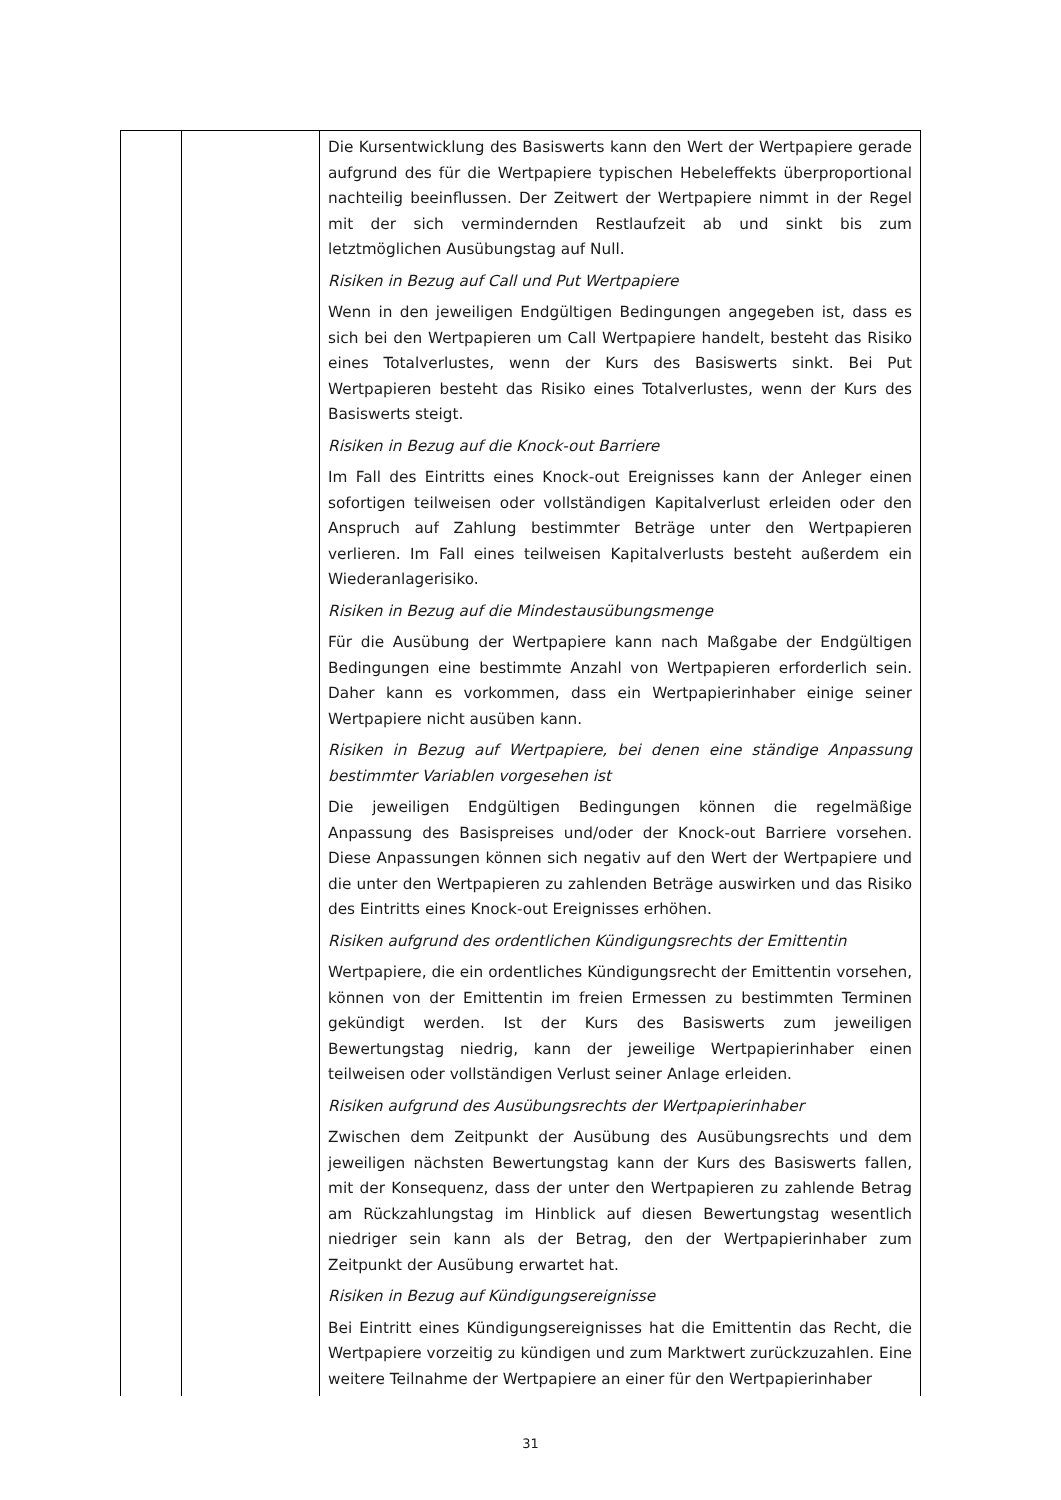| | | Die Kursentwicklung des Basiswerts kann den Wert der Wertpapiere gerade aufgrund des für die Wertpapiere typischen Hebeleffekts überproportional nachteilig beeinflussen. Der Zeitwert der Wertpapiere nimmt in der Regel mit der sich vermindernden Restlaufzeit ab und sinkt bis zum letztmöglichen Ausübungstag auf Null. Risiken in Bezug auf Call und Put Wertpapiere Wenn in den jeweiligen Endgültigen Bedingungen angegeben ist, dass es sich bei den Wertpapieren um Call Wertpapiere handelt, besteht das Risiko eines Totalverlustes, wenn der Kurs des Basiswerts sinkt. Bei Put Wertpapieren besteht das Risiko eines Totalverlustes, wenn der Kurs des Basiswerts steigt. Risiken in Bezug auf die Knock-out Barriere Im Fall des Eintritts eines Knock-out Ereignisses kann der Anleger einen sofortigen teilweisen oder vollständigen Kapitalverlust erleiden oder den Anspruch auf Zahlung bestimmter Beträge unter den Wertpapieren verlieren. Im Fall eines teilweisen Kapitalverlusts besteht außerdem ein Wiederanlagerisiko. Risiken in Bezug auf die Mindestausübungsmenge Für die Ausübung der Wertpapiere kann nach Maßgabe der Endgültigen Bedingungen eine bestimmte Anzahl von Wertpapieren erforderlich sein. Daher kann es vorkommen, dass ein Wertpapierinhaber einige seiner Wertpapiere nicht ausüben kann. Risiken in Bezug auf Wertpapiere, bei denen eine ständige Anpassung bestimmter Variablen vorgesehen ist Die jeweiligen Endgültigen Bedingungen können die regelmäßige Anpassung des Basispreises und/oder der Knock-out Barriere vorsehen. Diese Anpassungen können sich negativ auf den Wert der Wertpapiere und die unter den Wertpapieren zu zahlenden Beträge auswirken und das Risiko des Eintritts eines Knock-out Ereignisses erhöhen. Risiken aufgrund des ordentlichen Kündigungsrechts der Emittentin Wertpapiere, die ein ordentliches Kündigungsrecht der Emittentin vorsehen, können von der Emittentin im freien Ermessen zu bestimmten Terminen gekündigt werden. Ist der Kurs des Basiswerts zum jeweiligen Bewertungstag niedrig, kann der jeweilige Wertpapierinhaber einen teilweisen oder vollständigen Verlust seiner Anlage erleiden. Risiken aufgrund des Ausübungsrechts der Wertpapierinhaber Zwischen dem Zeitpunkt der Ausübung des Ausübungsrechts und dem jeweiligen nächsten Bewertungstag kann der Kurs des Basiswerts fallen, mit der Konsequenz, dass der unter den Wertpapieren zu zahlende Betrag am Rückzahlungstag im Hinblick auf diesen Bewertungstag wesentlich niedriger sein kann als der Betrag, den der Wertpapierinhaber zum Zeitpunkt der Ausübung erwartet hat. Risiken in Bezug auf Kündigungsereignisse Bei Eintritt eines Kündigungsereignisses hat die Emittentin das Recht, die Wertpapiere vorzeitig zu kündigen und zum Marktwert zurückzuzahlen. Eine weitere Teilnahme der Wertpapiere an einer für den Wertpapierinhaber |
31